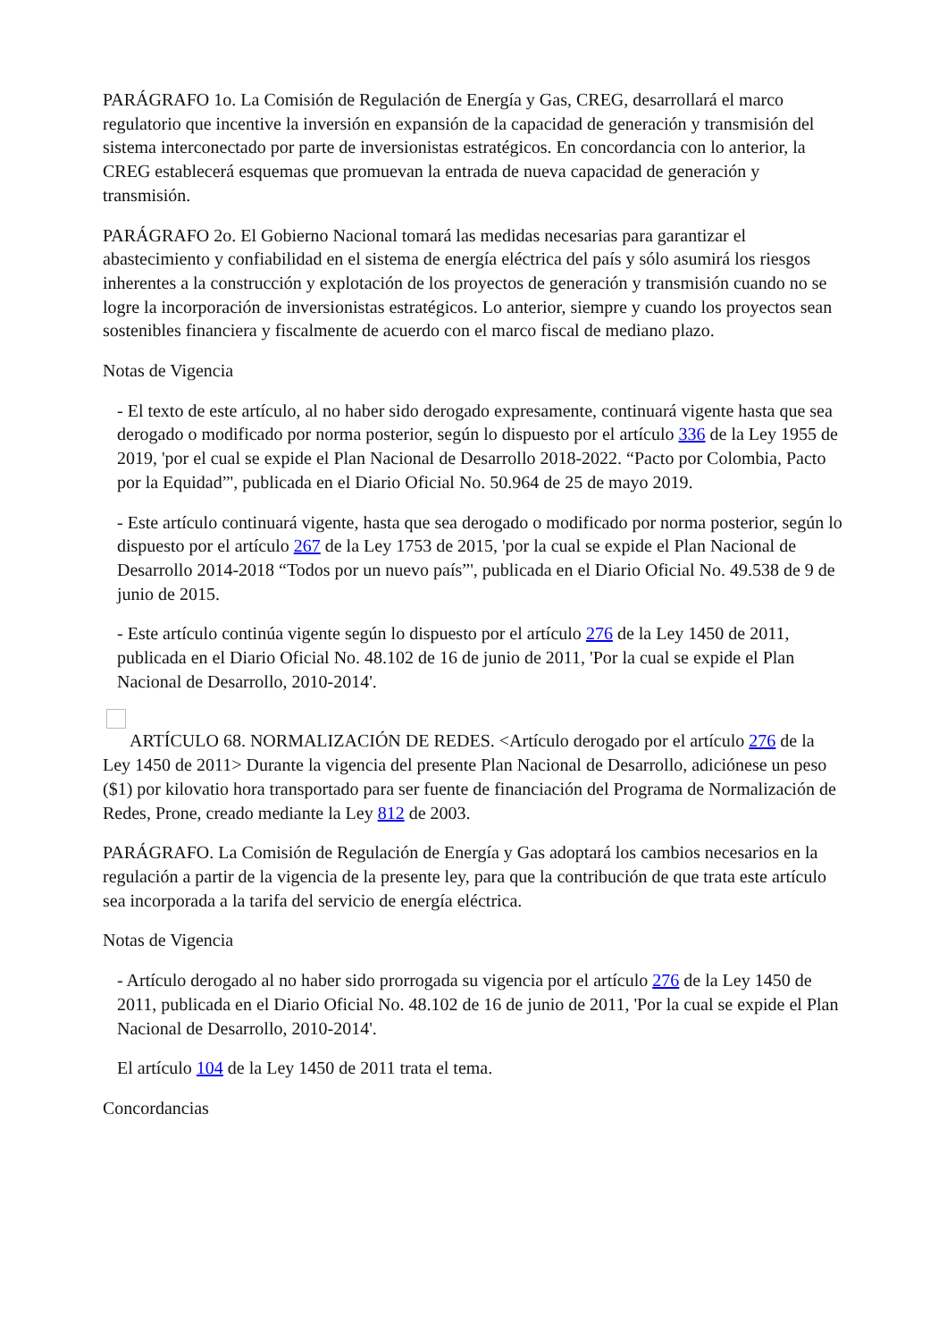PARÁGRAFO 1o. La Comisión de Regulación de Energía y Gas, CREG, desarrollará el marco regulatorio que incentive la inversión en expansión de la capacidad de generación y transmisión del sistema interconectado por parte de inversionistas estratégicos. En concordancia con lo anterior, la CREG establecerá esquemas que promuevan la entrada de nueva capacidad de generación y transmisión.
PARÁGRAFO 2o. El Gobierno Nacional tomará las medidas necesarias para garantizar el abastecimiento y confiabilidad en el sistema de energía eléctrica del país y sólo asumirá los riesgos inherentes a la construcción y explotación de los proyectos de generación y transmisión cuando no se logre la incorporación de inversionistas estratégicos. Lo anterior, siempre y cuando los proyectos sean sostenibles financiera y fiscalmente de acuerdo con el marco fiscal de mediano plazo.
Notas de Vigencia
- El texto de este artículo, al no haber sido derogado expresamente, continuará vigente hasta que sea derogado o modificado por norma posterior, según lo dispuesto por el artículo 336 de la Ley 1955 de 2019, 'por el cual se expide el Plan Nacional de Desarrollo 2018-2022. “Pacto por Colombia, Pacto por la Equidad”', publicada en el Diario Oficial No. 50.964 de 25 de mayo 2019.
- Este artículo continuará vigente, hasta que sea derogado o modificado por norma posterior, según lo dispuesto por el artículo 267 de la Ley 1753 de 2015, 'por la cual se expide el Plan Nacional de Desarrollo 2014-2018 “Todos por un nuevo país”', publicada en el Diario Oficial No. 49.538 de 9 de junio de 2015.
- Este artículo continúa vigente según lo dispuesto por el artículo 276 de la Ley 1450 de 2011, publicada en el Diario Oficial No. 48.102 de 16 de junio de 2011, 'Por la cual se expide el Plan Nacional de Desarrollo, 2010-2014'.
ARTÍCULO 68. NORMALIZACIÓN DE REDES. <Artículo derogado por el artículo 276 de la Ley 1450 de 2011> Durante la vigencia del presente Plan Nacional de Desarrollo, adiciónese un peso ($1) por kilovatio hora transportado para ser fuente de financiación del Programa de Normalización de Redes, Prone, creado mediante la Ley 812 de 2003.
PARÁGRAFO. La Comisión de Regulación de Energía y Gas adoptará los cambios necesarios en la regulación a partir de la vigencia de la presente ley, para que la contribución de que trata este artículo sea incorporada a la tarifa del servicio de energía eléctrica.
Notas de Vigencia
- Artículo derogado al no haber sido prorrogada su vigencia por el artículo 276 de la Ley 1450 de 2011, publicada en el Diario Oficial No. 48.102 de 16 de junio de 2011, 'Por la cual se expide el Plan Nacional de Desarrollo, 2010-2014'.
El artículo 104 de la Ley 1450 de 2011 trata el tema.
Concordancias